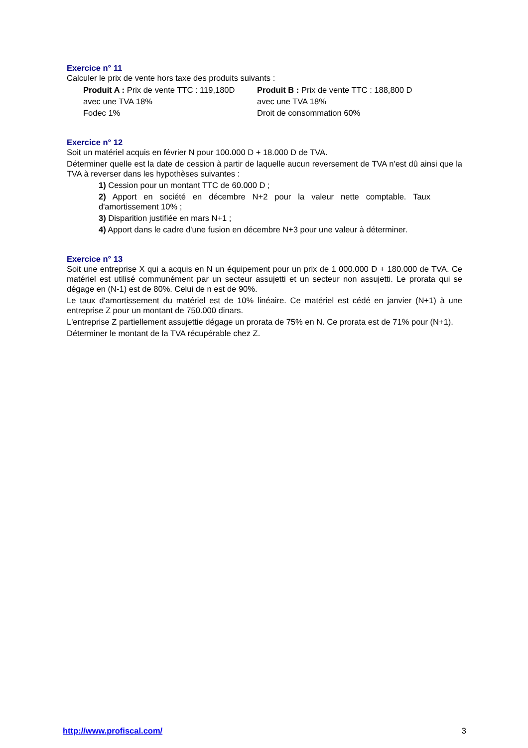Exercice n° 11
Calculer le prix de vente hors taxe des produits suivants :
Produit A : Prix de vente TTC : 119,180D
avec une TVA 18%
Fodec 1%
Produit B : Prix de vente TTC : 188,800 D
avec une TVA 18%
Droit de consommation 60%
Exercice n° 12
Soit un matériel acquis en février N pour 100.000 D + 18.000 D de TVA.
Déterminer quelle est la date de cession à partir de laquelle aucun reversement de TVA n'est dû ainsi que la TVA à reverser dans les hypothèses suivantes :
1) Cession pour un montant TTC de 60.000 D ;
2) Apport en société en décembre N+2 pour la valeur nette comptable. Taux d'amortissement 10% ;
3) Disparition justifiée en mars N+1 ;
4) Apport dans le cadre d'une fusion en décembre N+3 pour une valeur à déterminer.
Exercice n° 13
Soit une entreprise X qui a acquis en N un équipement pour un prix de 1 000.000 D + 180.000 de TVA. Ce matériel est utilisé communément par un secteur assujetti et un secteur non assujetti. Le prorata qui se dégage en (N-1) est de 80%. Celui de n est de 90%.
Le taux d'amortissement du matériel est de 10% linéaire. Ce matériel est cédé en janvier (N+1) à une entreprise Z pour un montant de 750.000 dinars.
L'entreprise Z partiellement assujettie dégage un prorata de 75% en N. Ce prorata est de 71% pour (N+1).
Déterminer le montant de la TVA récupérable chez Z.
http://www.profiscal.com/ 3